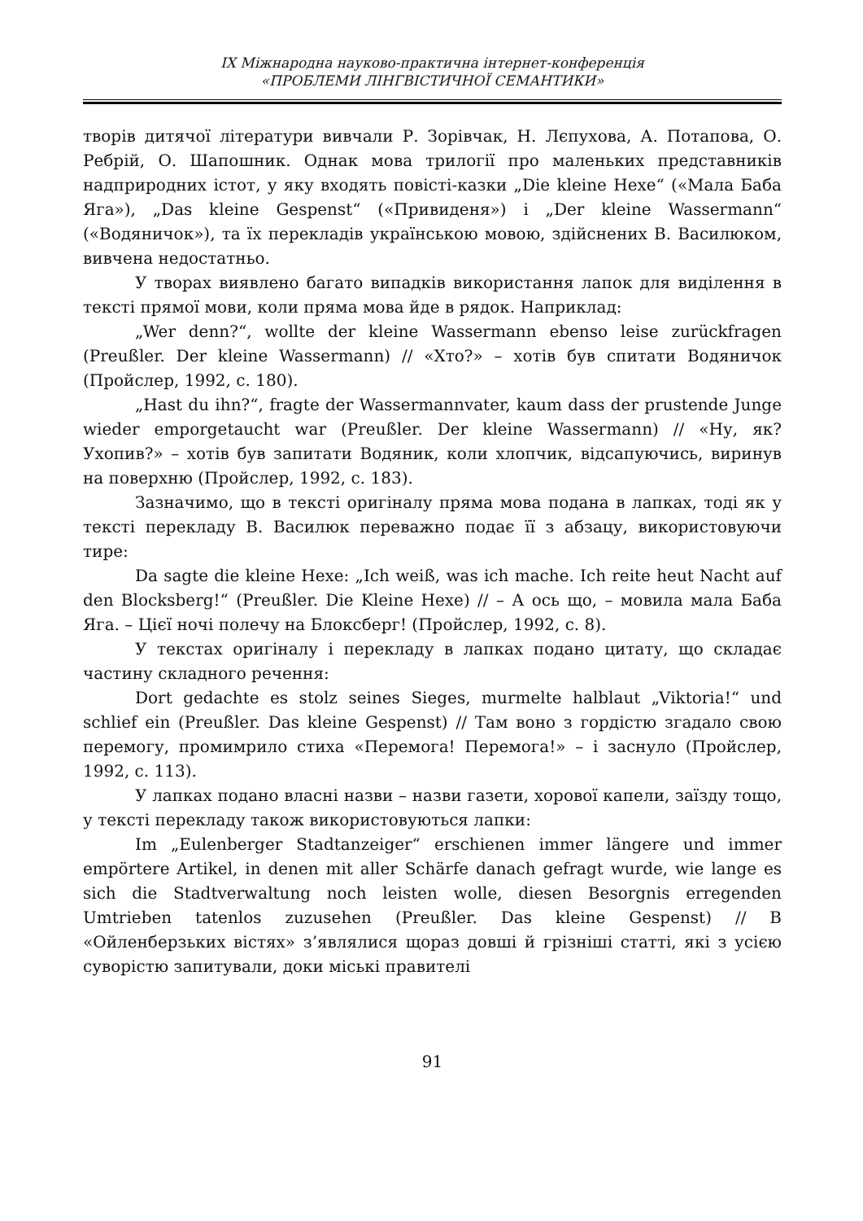IX Міжнародна науково-практична інтернет-конференція
«ПРОБЛЕМИ ЛІНГВІСТИЧНОЇ СЕМАНТИКИ»
творів дитячої літератури вивчали Р. Зорівчак, Н. Лєпухова, А. Потапова, О. Ребрій, О. Шапошник. Однак мова трилогії про маленьких представників надприродних істот, у яку входять повісті-казки „Die kleine Hexe“ («Мала Баба Яга»), „Das kleine Gespenst“ («Привиденя») і „Der kleine Wassermann“ («Водяничок»), та їх перекладів українською мовою, здійснених В. Василюком, вивчена недостатньо.
У творах виявлено багато випадків використання лапок для виділення в тексті прямої мови, коли пряма мова йде в рядок. Наприклад:
„Wer denn?“, wollte der kleine Wassermann ebenso leise zurückfragen (Preußler. Der kleine Wassermann) // «Хто?» – хотів був спитати Водяничок (Пройслер, 1992, с. 180).
„Hast du ihn?“, fragte der Wassermannvater, kaum dass der prustende Junge wieder emporgetaucht war (Preußler. Der kleine Wassermann) // «Ну, як? Ухопив?» – хотів був запитати Водяник, коли хлопчик, відсапуючись, виринув на поверхню (Пройслер, 1992, с. 183).
Зазначимо, що в тексті оригіналу пряма мова подана в лапках, тоді як у тексті перекладу В. Василюк переважно подає її з абзацу, використовуючи тире:
Da sagte die kleine Hexe: „Ich weiß, was ich mache. Ich reite heut Nacht auf den Blocksberg!“ (Preußler. Die Kleine Hexe) // – А ось що, – мовила мала Баба Яга. – Цієї ночі полечу на Блоксберг! (Пройслер, 1992, с. 8).
У текстах оригіналу і перекладу в лапках подано цитату, що складає частину складного речення:
Dort gedachte es stolz seines Sieges, murmelte halblaut „Viktoria!“ und schlief ein (Preußler. Das kleine Gespenst) // Там воно з гордістю згадало свою перемогу, промимрило стиха «Перемога! Перемога!» – і заснуло (Пройслер, 1992, с. 113).
У лапках подано власні назви – назви газети, хорової капели, заїзду тощо, у тексті перекладу також використовуються лапки:
Im „Eulenberger Stadtanzeiger“ erschienen immer längere und immer empörtere Artikel, in denen mit aller Schärfe danach gefragt wurde, wie lange es sich die Stadtverwaltung noch leisten wolle, diesen Besorgnis erregenden Umtrieben tatenlos zuzusehen (Preußler. Das kleine Gespenst) // В «Ойленберзьких вістях» з’являлися щораз довші й грізніші статті, які з усією суворістю запитували, доки міські правителі
91